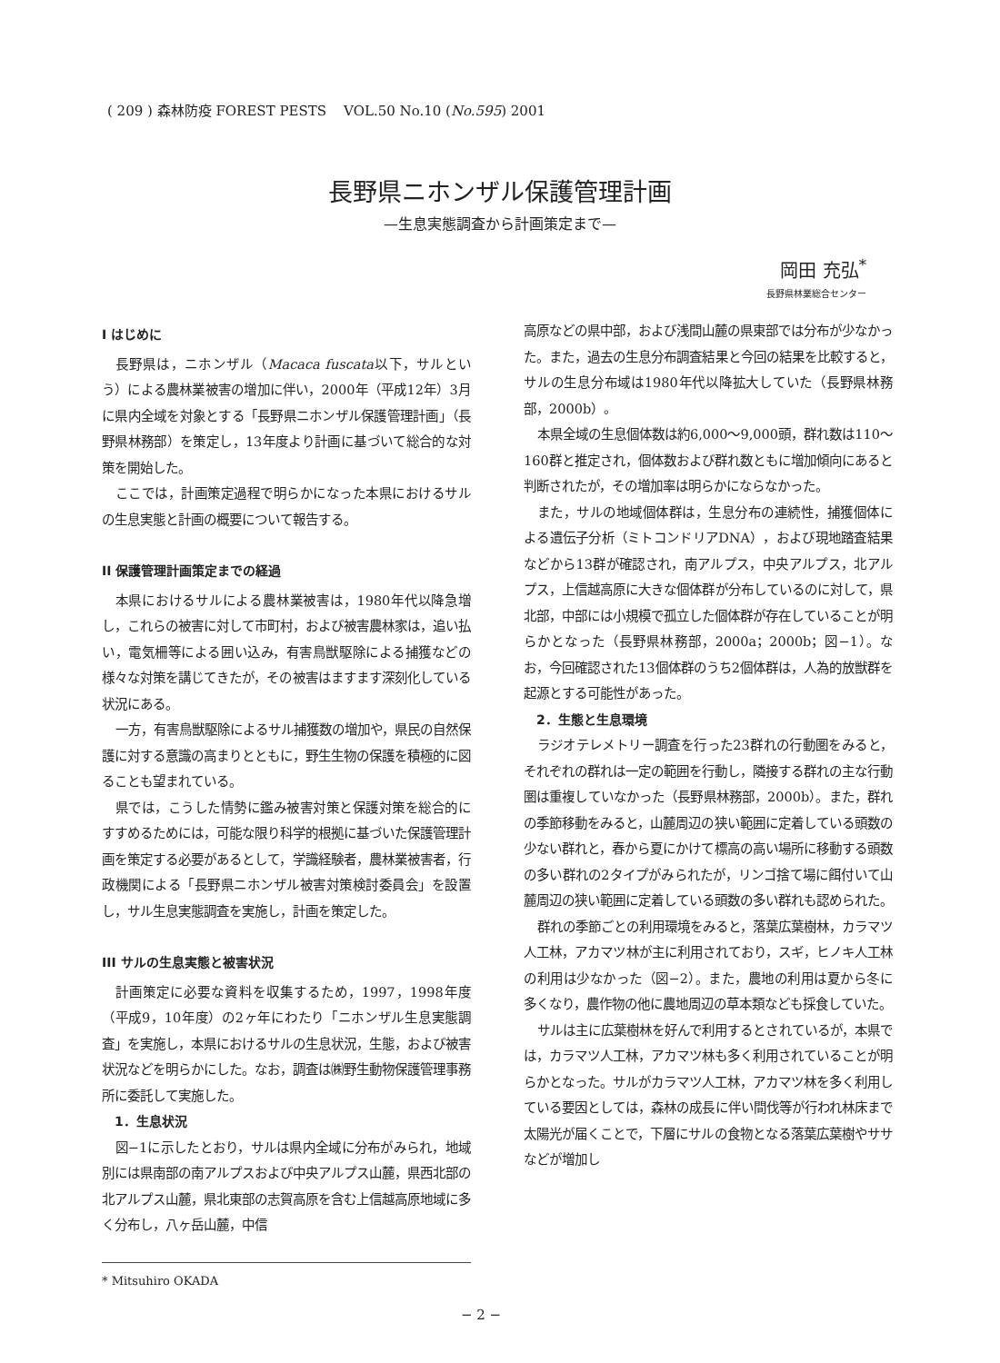( 209 ) 森林防疫 FOREST PESTS VOL.50 No.10 (No.595) 2001
長野県ニホンザル保護管理計画
—生息実態調査から計画策定まで—
岡田 充弘<sup>*</sup>
長野県林業総合センター
I はじめに
長野県は，ニホンザル（Macaca fuscata以下，サルという）による農林業被害の増加に伴い，2000年（平成12年）3月に県内全域を対象とする「長野県ニホンザル保護管理計画」（長野県林務部）を策定し，13年度より計画に基づいて総合的な対策を開始した。
ここでは，計画策定過程で明らかになった本県におけるサルの生息実態と計画の概要について報告する。
II 保護管理計画策定までの経過
本県におけるサルによる農林業被害は，1980年代以降急増し，これらの被害に対して市町村，および被害農林家は，追い払い，電気柵等による囲い込み，有害鳥獣駆除による捕獲などの様々な対策を講じてきたが，その被害はますます深刻化している状況にある。
一方，有害鳥獣駆除によるサル捕獲数の増加や，県民の自然保護に対する意識の高まりとともに，野生生物の保護を積極的に図ることも望まれている。
県では，こうした情勢に鑑み被害対策と保護対策を総合的にすすめるためには，可能な限り科学的根拠に基づいた保護管理計画を策定する必要があるとして，学識経験者，農林業被害者，行政機関による「長野県ニホンザル被害対策検討委員会」を設置し，サル生息実態調査を実施し，計画を策定した。
III サルの生息実態と被害状況
計画策定に必要な資料を収集するため，1997，1998年度（平成9，10年度）の2ヶ年にわたり「ニホンザル生息実態調査」を実施し，本県におけるサルの生息状況，生態，および被害状況などを明らかにした。なお，調査は㈱野生動物保護管理事務所に委託して実施した。
1．生息状況
図−1に示したとおり，サルは県内全域に分布がみられ，地域別には県南部の南アルプスおよび中央アルプス山麓，県西北部の北アルプス山麓，県北東部の志賀高原を含む上信越高原地域に多く分布し，八ヶ岳山麓，中信
* Mitsuhiro OKADA
高原などの県中部，および浅間山麓の県東部では分布が少なかった。また，過去の生息分布調査結果と今回の結果を比較すると，サルの生息分布域は1980年代以降拡大していた（長野県林務部，2000b）。
本県全域の生息個体数は約6,000〜9,000頭，群れ数は110〜160群と推定され，個体数および群れ数ともに増加傾向にあると判断されたが，その増加率は明らかにならなかった。
また，サルの地域個体群は，生息分布の連続性，捕獲個体による遺伝子分析（ミトコンドリアDNA），および現地踏査結果などから13群が確認され，南アルプス，中央アルプス，北アルプス，上信越高原に大きな個体群が分布しているのに対して，県北部，中部には小規模で孤立した個体群が存在していることが明らかとなった（長野県林務部，2000a；2000b；図−1）。なお，今回確認された13個体群のうち2個体群は，人為的放獣群を起源とする可能性があった。
2．生態と生息環境
ラジオテレメトリー調査を行った23群れの行動圏をみると，それぞれの群れは一定の範囲を行動し，隣接する群れの主な行動圏は重複していなかった（長野県林務部，2000b）。また，群れの季節移動をみると，山麓周辺の狭い範囲に定着している頭数の少ない群れと，春から夏にかけて標高の高い場所に移動する頭数の多い群れの2タイプがみられたが，リンゴ捨て場に餌付いて山麓周辺の狭い範囲に定着している頭数の多い群れも認められた。
群れの季節ごとの利用環境をみると，落葉広葉樹林，カラマツ人工林，アカマツ林が主に利用されており，スギ，ヒノキ人工林の利用は少なかった（図−2）。また，農地の利用は夏から冬に多くなり，農作物の他に農地周辺の草本類なども採食していた。
サルは主に広葉樹林を好んで利用するとされているが，本県では，カラマツ人工林，アカマツ林も多く利用されていることが明らかとなった。サルがカラマツ人工林，アカマツ林を多く利用している要因としては，森林の成長に伴い間伐等が行われ林床まで太陽光が届くことで，下層にサルの食物となる落葉広葉樹やササなどが増加し
− 2 −